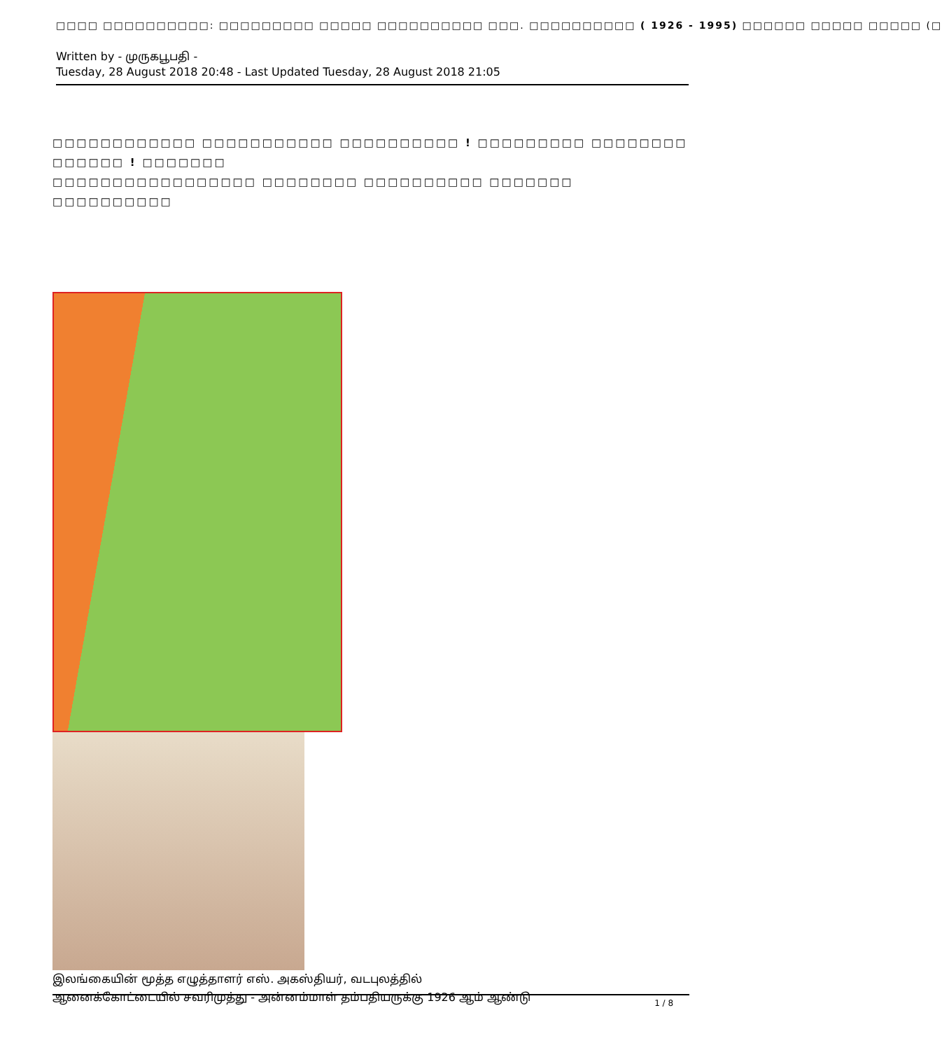□□□□ □□□□□□□□□□: □□□□□□□□□ □□□□□ □□□□□□□□□□ □□□. □□□□□□□□□□ ( 1926 - 1995) □□□□□□ □□□□□ □□□□□ (□
Written by - முருகபூபதி -
Tuesday, 28 August 2018 20:48 - Last Updated Tuesday, 28 August 2018 21:05
□□□□□□□□□□□□ □□□□□□□□□□□ □□□□□□□□□□ ! □□□□□□□□□ □□□□□□□□ □□□□□□ ! □□□□□□□
□□□□□□□□□□□□□□□□□ □□□□□□□□ □□□□□□□□□□ □□□□□□□ □□□□□□□□□□
இலங்கையின் மூத்த எழுத்தாளர் எஸ். அகஸ்தியர், வடபுலத்தில்
ஆனைக்கோட்டையில் சவரிமுத்து - அன்னம்மாள் தம்பதியருக்கு 1926 ஆம் ஆண்டு
1 / 8